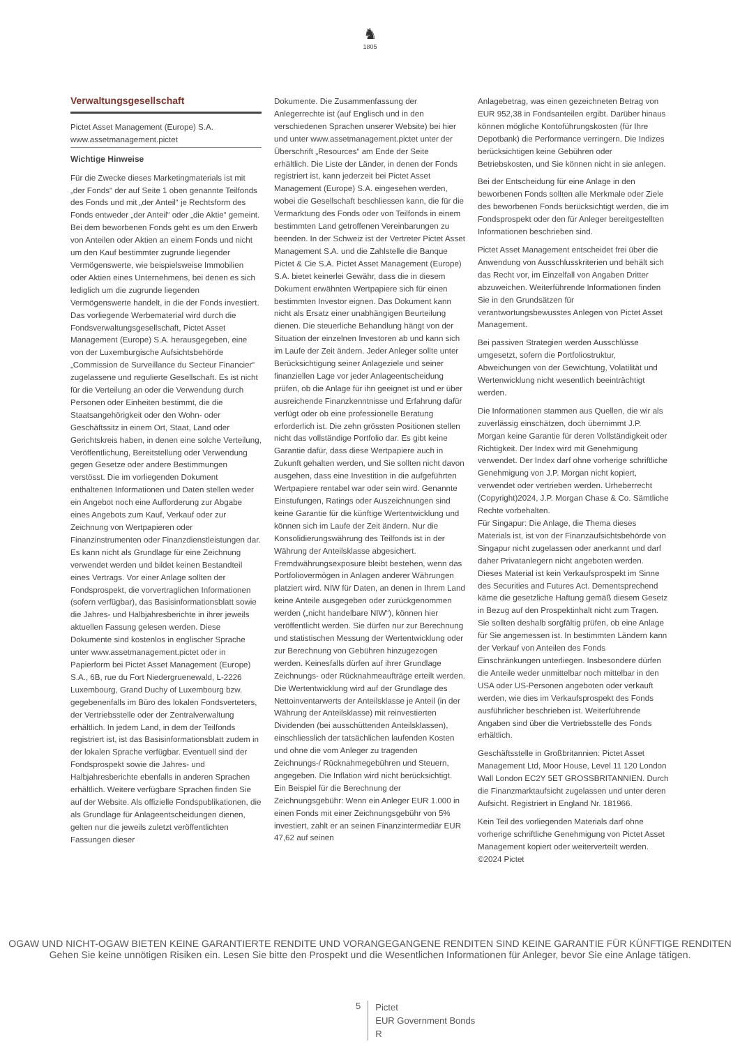♞
1805
Verwaltungsgesellschaft
Pictet Asset Management (Europe) S.A.
www.assetmanagement.pictet
Wichtige Hinweise
Für die Zwecke dieses Marketingmaterials ist mit „der Fonds“ der auf Seite 1 oben genannte Teilfonds des Fonds und mit „der Anteil“ je Rechtsform des Fonds entweder „der Anteil“ oder „die Aktie“ gemeint. Bei dem beworbenen Fonds geht es um den Erwerb von Anteilen oder Aktien an einem Fonds und nicht um den Kauf bestimmter zugrunde liegender Vermögenswerte, wie beispielsweise Immobilien oder Aktien eines Unternehmens, bei denen es sich lediglich um die zugrunde liegenden Vermögenswerte handelt, in die der Fonds investiert. Das vorliegende Werbematerial wird durch die Fondsverwaltungsgesellschaft, Pictet Asset Management (Europe) S.A. herausgegeben, eine von der Luxemburgische Aufsichtsbehörde „Commission de Surveillance du Secteur Financier“ zugelassene und regulierte Gesellschaft. Es ist nicht für die Verteilung an oder die Verwendung durch Personen oder Einheiten bestimmt, die die Staatsangehörigkeit oder den Wohn- oder Geschäftssitz in einem Ort, Staat, Land oder Gerichtskreis haben, in denen eine solche Verteilung, Veröffentlichung, Bereitstellung oder Verwendung gegen Gesetze oder andere Bestimmungen verstösst. Die im vorliegenden Dokument enthaltenen Informationen und Daten stellen weder ein Angebot noch eine Aufforderung zur Abgabe eines Angebots zum Kauf, Verkauf oder zur Zeichnung von Wertpapieren oder Finanzinstrumenten oder Finanzdienstleistungen dar. Es kann nicht als Grundlage für eine Zeichnung verwendet werden und bildet keinen Bestandteil eines Vertrags. Vor einer Anlage sollten der Fondsprospekt, die vorvertraglichen Informationen (sofern verfügbar), das Basisinformationsblatt sowie die Jahres- und Halbjahresberichte in ihrer jeweils aktuellen Fassung gelesen werden. Diese Dokumente sind kostenlos in englischer Sprache unter www.assetmanagement.pictet oder in Papierform bei Pictet Asset Management (Europe) S.A., 6B, rue du Fort Niedergruenewald, L-2226 Luxembourg, Grand Duchy of Luxembourg bzw. gegebenenfalls im Büro des lokalen Fondsverteters, der Vertriebsstelle oder der Zentralverwaltung erhältlich. In jedem Land, in dem der Teilfonds registriert ist, ist das Basisinformationsblatt zudem in der lokalen Sprache verfügbar. Eventuell sind der Fondsprospekt sowie die Jahres- und Halbjahresberichte ebenfalls in anderen Sprachen erhältlich. Weitere verfügbare Sprachen finden Sie auf der Website. Als offizielle Fondspublikationen, die als Grundlage für Anlageentscheidungen dienen, gelten nur die jeweils zuletzt veröffentlichten Fassungen dieser
Dokumente. Die Zusammenfassung der Anlegerrechte ist (auf Englisch und in den verschiedenen Sprachen unserer Website) bei hier und unter www.assetmanagement.pictet unter der Überschrift „Resources“ am Ende der Seite erhältlich. Die Liste der Länder, in denen der Fonds registriert ist, kann jederzeit bei Pictet Asset Management (Europe) S.A. eingesehen werden, wobei die Gesellschaft beschliessen kann, die für die Vermarktung des Fonds oder von Teilfonds in einem bestimmten Land getroffenen Vereinbarungen zu beenden. In der Schweiz ist der Vertreter Pictet Asset Management S.A. und die Zahlstelle die Banque Pictet & Cie S.A. Pictet Asset Management (Europe) S.A. bietet keinerlei Gewähr, dass die in diesem Dokument erwähnten Wertpapiere sich für einen bestimmten Investor eignen. Das Dokument kann nicht als Ersatz einer unabhängigen Beurteilung dienen. Die steuerliche Behandlung hängt von der Situation der einzelnen Investoren ab und kann sich im Laufe der Zeit ändern. Jeder Anleger sollte unter Berücksichtigung seiner Anlageziele und seiner finanziellen Lage vor jeder Anlageentscheidung prüfen, ob die Anlage für ihn geeignet ist und er über ausreichende Finanzkenntnisse und Erfahrung dafür verfügt oder ob eine professionelle Beratung erforderlich ist. Die zehn grössten Positionen stellen nicht das vollständige Portfolio dar. Es gibt keine Garantie dafür, dass diese Wertpapiere auch in Zukunft gehalten werden, und Sie sollten nicht davon ausgehen, dass eine Investition in die aufgeführten Wertpapiere rentabel war oder sein wird. Genannte Einstufungen, Ratings oder Auszeichnungen sind keine Garantie für die künftige Wertentwicklung und können sich im Laufe der Zeit ändern. Nur die Konsolidierungswährung des Teilfonds ist in der Währung der Anteilsklasse abgesichert. Fremdwährungsexposure bleibt bestehen, wenn das Portfoliovermögen in Anlagen anderer Währungen platziert wird. NIW für Daten, an denen in Ihrem Land keine Anteile ausgegeben oder zurückgenommen werden („nicht handelbare NIW“), können hier veröffentlicht werden. Sie dürfen nur zur Berechnung und statistischen Messung der Wertentwicklung oder zur Berechnung von Gebühren hinzugezogen werden. Keinesfalls dürfen auf ihrer Grundlage Zeichnungs- oder Rücknahmeaufträge erteilt werden. Die Wertentwicklung wird auf der Grundlage des Nettoinventarwerts der Anteilsklasse je Anteil (in der Währung der Anteilsklasse) mit reinvestierten Dividenden (bei ausschüttenden Anteilsklassen), einschliesslich der tatsächlichen laufenden Kosten und ohne die vom Anleger zu tragenden Zeichnungs-/ Rücknahmegebühren und Steuern, angegeben. Die Inflation wird nicht berücksichtigt. Ein Beispiel für die Berechnung der Zeichnungsgebühr: Wenn ein Anleger EUR 1.000 in einen Fonds mit einer Zeichnungsgebühr von 5% investiert, zahlt er an seinen Finanzintermediär EUR 47,62 auf seinen
Anlagebetrag, was einen gezeichneten Betrag von EUR 952,38 in Fondsanteilen ergibt. Darüber hinaus können mögliche Kontoführungskosten (für Ihre Depotbank) die Performance verringern. Die Indizes berücksichtigen keine Gebühren oder Betriebskosten, und Sie können nicht in sie anlegen.
Bei der Entscheidung für eine Anlage in den beworbenen Fonds sollten alle Merkmale oder Ziele des beworbenen Fonds berücksichtigt werden, die im Fondsprospekt oder den für Anleger bereitgestellten Informationen beschrieben sind.
Pictet Asset Management entscheidet frei über die Anwendung von Ausschlusskriterien und behält sich das Recht vor, im Einzelfall von Angaben Dritter abzuweichen. Weiterführende Informationen finden Sie in den Grundsätzen für verantwortungsbewusstes Anlegen von Pictet Asset Management.
Bei passiven Strategien werden Ausschlüsse umgesetzt, sofern die Portfoliostruktur, Abweichungen von der Gewichtung, Volatilität und Wertenwicklung nicht wesentlich beeinträchtigt werden.
Die Informationen stammen aus Quellen, die wir als zuverlässig einschätzen, doch übernimmt J.P. Morgan keine Garantie für deren Vollständigkeit oder Richtigkeit. Der Index wird mit Genehmigung verwendet. Der Index darf ohne vorherige schriftliche Genehmigung von J.P. Morgan nicht kopiert, verwendet oder vertrieben werden. Urheberrecht (Copyright)2024, J.P. Morgan Chase & Co. Sämtliche Rechte vorbehalten.
Für Singapur: Die Anlage, die Thema dieses Materials ist, ist von der Finanzaufsichtsbehörde von Singapur nicht zugelassen oder anerkannt und darf daher Privatanlegern nicht angeboten werden. Dieses Material ist kein Verkaufsprospekt im Sinne des Securities and Futures Act. Dementsprechend käme die gesetzliche Haftung gemäß diesem Gesetz in Bezug auf den Prospektinhalt nicht zum Tragen. Sie sollten deshalb sorgfältig prüfen, ob eine Anlage für Sie angemessen ist. In bestimmten Ländern kann der Verkauf von Anteilen des Fonds Einschränkungen unterliegen. Insbesondere dürfen die Anteile weder unmittelbar noch mittelbar in den USA oder US-Personen angeboten oder verkauft werden, wie dies im Verkaufsprospekt des Fonds ausführlicher beschrieben ist. Weiterführende Angaben sind über die Vertriebsstelle des Fonds erhältlich.
Geschäftsstelle in Großbritannien: Pictet Asset Management Ltd, Moor House, Level 11 120 London Wall London EC2Y 5ET GROSSBRITANNIEN. Durch die Finanzmarktaufsicht zugelassen und unter deren Aufsicht. Registriert in England Nr. 181966.
Kein Teil des vorliegenden Materials darf ohne vorherige schriftliche Genehmigung von Pictet Asset Management kopiert oder weiterverteilt werden. ©2024 Pictet
OGAW UND NICHT-OGAW BIETEN KEINE GARANTIERTE RENDITE UND VORANGEGANGENE RENDITEN SIND KEINE GARANTIE FÜR KÜNFTIGE RENDITEN
Gehen Sie keine unnötigen Risiken ein. Lesen Sie bitte den Prospekt und die Wesentlichen Informationen für Anleger, bevor Sie eine Anlage tätigen.
5
Pictet
EUR Government Bonds
R